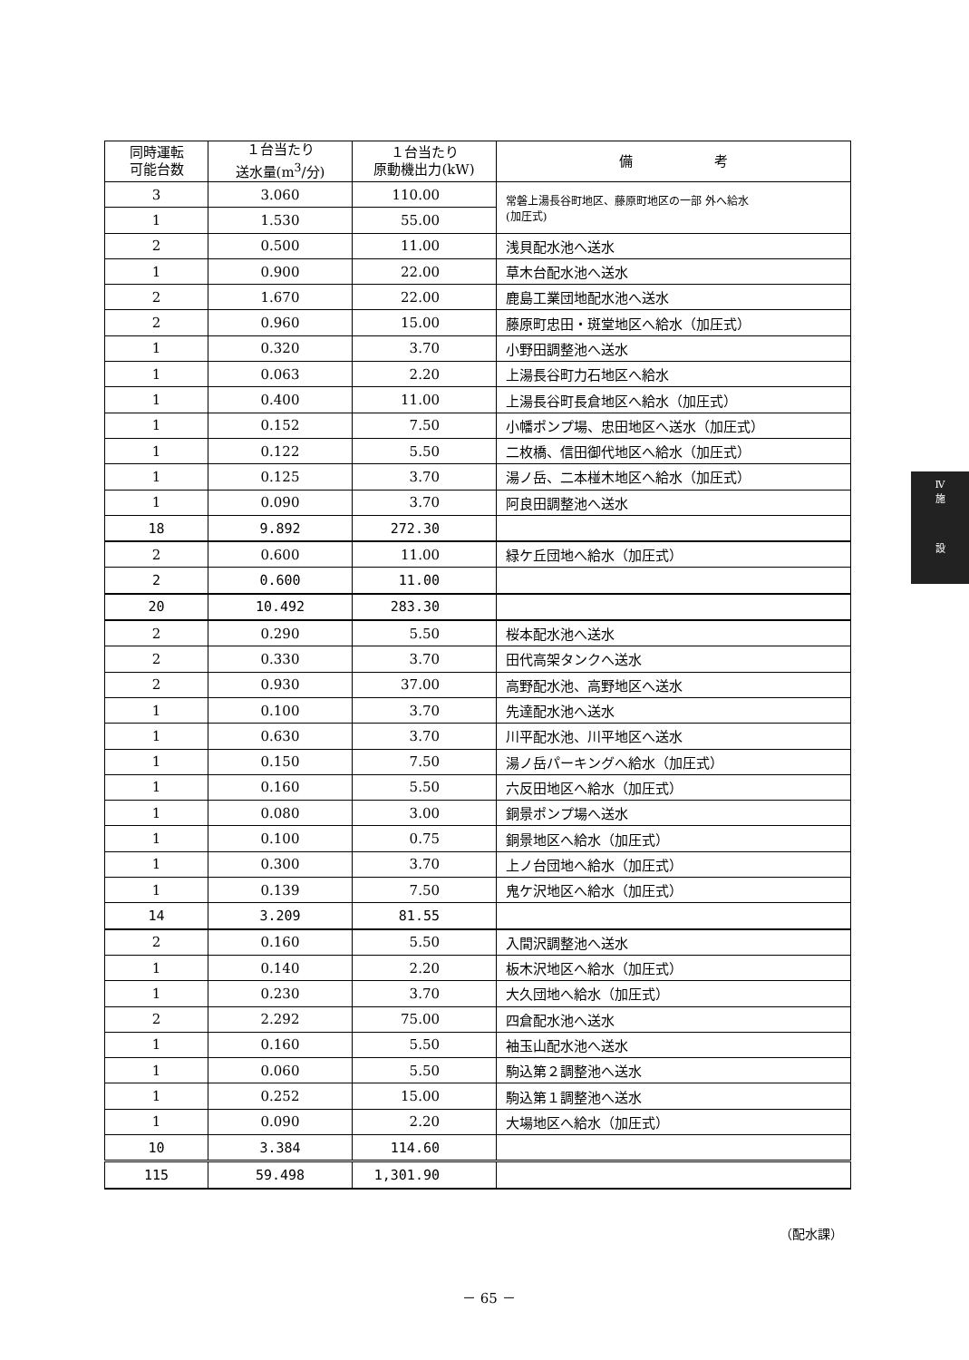| 同時運転 可能台数 | １台当たり 送水量(m<sup>3</sup>/分) | １台当たり 原動機出力(kW) | 備 考 |
| --- | --- | --- | --- |
| 3 | 3.060 | 110.00 | 常磐上湯長谷町地区、藤原町地区の一部 外へ給水 (加圧式) |
| 1 | 1.530 | 55.00 | |
| 2 | 0.500 | 11.00 | 浅貝配水池へ送水 |
| 1 | 0.900 | 22.00 | 草木台配水池へ送水 |
| 2 | 1.670 | 22.00 | 鹿島工業団地配水池へ送水 |
| 2 | 0.960 | 15.00 | 藤原町忠田・斑堂地区へ給水（加圧式） |
| 1 | 0.320 | 3.70 | 小野田調整池へ送水 |
| 1 | 0.063 | 2.20 | 上湯長谷町力石地区へ給水 |
| 1 | 0.400 | 11.00 | 上湯長谷町長倉地区へ給水（加圧式） |
| 1 | 0.152 | 7.50 | 小幡ポンプ場、忠田地区へ送水（加圧式） |
| 1 | 0.122 | 5.50 | 二枚橋、信田御代地区へ給水（加圧式） |
| 1 | 0.125 | 3.70 | 湯ノ岳、二本椪木地区へ給水（加圧式） |
| 1 | 0.090 | 3.70 | 阿良田調整池へ送水 |
| 18 | 9.892 | 272.30 | |
| 2 | 0.600 | 11.00 | 緑ケ丘団地へ給水（加圧式） |
| 2 | 0.600 | 11.00 | |
| 20 | 10.492 | 283.30 | |
| 2 | 0.290 | 5.50 | 桜本配水池へ送水 |
| 2 | 0.330 | 3.70 | 田代高架タンクへ送水 |
| 2 | 0.930 | 37.00 | 高野配水池、高野地区へ送水 |
| 1 | 0.100 | 3.70 | 先達配水池へ送水 |
| 1 | 0.630 | 3.70 | 川平配水池、川平地区へ送水 |
| 1 | 0.150 | 7.50 | 湯ノ岳パーキングへ給水（加圧式） |
| 1 | 0.160 | 5.50 | 六反田地区へ給水（加圧式） |
| 1 | 0.080 | 3.00 | 銅景ポンプ場へ送水 |
| 1 | 0.100 | 0.75 | 銅景地区へ給水（加圧式） |
| 1 | 0.300 | 3.70 | 上ノ台団地へ給水（加圧式） |
| 1 | 0.139 | 7.50 | 鬼ケ沢地区へ給水（加圧式） |
| 14 | 3.209 | 81.55 | |
| 2 | 0.160 | 5.50 | 入間沢調整池へ送水 |
| 1 | 0.140 | 2.20 | 板木沢地区へ給水（加圧式） |
| 1 | 0.230 | 3.70 | 大久団地へ給水（加圧式） |
| 2 | 2.292 | 75.00 | 四倉配水池へ送水 |
| 1 | 0.160 | 5.50 | 袖玉山配水池へ送水 |
| 1 | 0.060 | 5.50 | 駒込第２調整池へ送水 |
| 1 | 0.252 | 15.00 | 駒込第１調整池へ送水 |
| 1 | 0.090 | 2.20 | 大場地区へ給水（加圧式） |
| 10 | 3.384 | 114.60 | |
| 115 | 59.498 | 1,301.90 | |
Ⅳ
施
設
（配水課）
－ 65 －